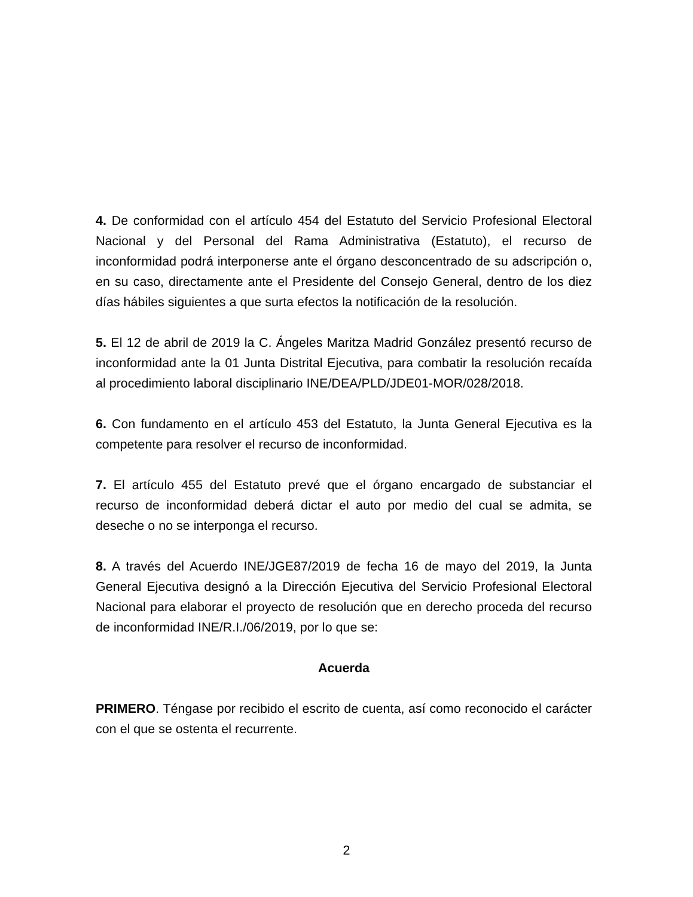4. De conformidad con el artículo 454 del Estatuto del Servicio Profesional Electoral Nacional y del Personal del Rama Administrativa (Estatuto), el recurso de inconformidad podrá interponerse ante el órgano desconcentrado de su adscripción o, en su caso, directamente ante el Presidente del Consejo General, dentro de los diez días hábiles siguientes a que surta efectos la notificación de la resolución.
5. El 12 de abril de 2019 la C. Ángeles Maritza Madrid González presentó recurso de inconformidad ante la 01 Junta Distrital Ejecutiva, para combatir la resolución recaída al procedimiento laboral disciplinario INE/DEA/PLD/JDE01-MOR/028/2018.
6. Con fundamento en el artículo 453 del Estatuto, la Junta General Ejecutiva es la competente para resolver el recurso de inconformidad.
7. El artículo 455 del Estatuto prevé que el órgano encargado de substanciar el recurso de inconformidad deberá dictar el auto por medio del cual se admita, se deseche o no se interponga el recurso.
8. A través del Acuerdo INE/JGE87/2019 de fecha 16 de mayo del 2019, la Junta General Ejecutiva designó a la Dirección Ejecutiva del Servicio Profesional Electoral Nacional para elaborar el proyecto de resolución que en derecho proceda del recurso de inconformidad INE/R.I./06/2019, por lo que se:
Acuerda
PRIMERO. Téngase por recibido el escrito de cuenta, así como reconocido el carácter con el que se ostenta el recurrente.
2